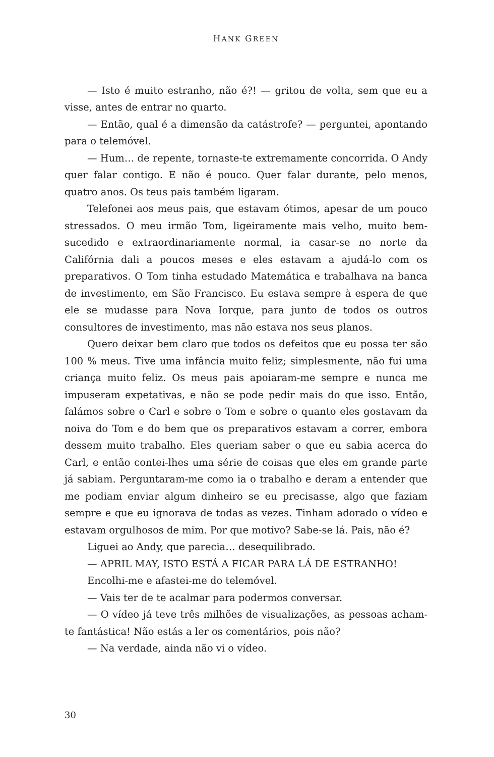HANK GREEN
— Isto é muito estranho, não é?! — gritou de volta, sem que eu a visse, antes de entrar no quarto.
— Então, qual é a dimensão da catástrofe? — perguntei, apontando para o telemóvel.
— Hum… de repente, tornaste-te extremamente concorrida. O Andy quer falar contigo. E não é pouco. Quer falar durante, pelo menos, quatro anos. Os teus pais também ligaram.
Telefonei aos meus pais, que estavam ótimos, apesar de um pouco stressados. O meu irmão Tom, ligeiramente mais velho, muito bem-sucedido e extraordinariamente normal, ia casar-se no norte da Califórnia dali a poucos meses e eles estavam a ajudá-lo com os preparativos. O Tom tinha estudado Matemática e trabalhava na banca de investimento, em São Francisco. Eu estava sempre à espera de que ele se mudasse para Nova Iorque, para junto de todos os outros consultores de investimento, mas não estava nos seus planos.
Quero deixar bem claro que todos os defeitos que eu possa ter são 100 % meus. Tive uma infância muito feliz; simplesmente, não fui uma criança muito feliz. Os meus pais apoiaram-me sempre e nunca me impuseram expetativas, e não se pode pedir mais do que isso. Então, falámos sobre o Carl e sobre o Tom e sobre o quanto eles gostavam da noiva do Tom e do bem que os preparativos estavam a correr, embora dessem muito trabalho. Eles queriam saber o que eu sabia acerca do Carl, e então contei-lhes uma série de coisas que eles em grande parte já sabiam. Perguntaram-me como ia o trabalho e deram a entender que me podiam enviar algum dinheiro se eu precisasse, algo que faziam sempre e que eu ignorava de todas as vezes. Tinham adorado o vídeo e estavam orgulhosos de mim. Por que motivo? Sabe-se lá. Pais, não é?
Liguei ao Andy, que parecia… desequilibrado.
— APRIL MAY, ISTO ESTÁ A FICAR PARA LÁ DE ESTRANHO!
Encolhi-me e afastei-me do telemóvel.
— Vais ter de te acalmar para podermos conversar.
— O vídeo já teve três milhões de visualizações, as pessoas acham-te fantástica! Não estás a ler os comentários, pois não?
— Na verdade, ainda não vi o vídeo.
30